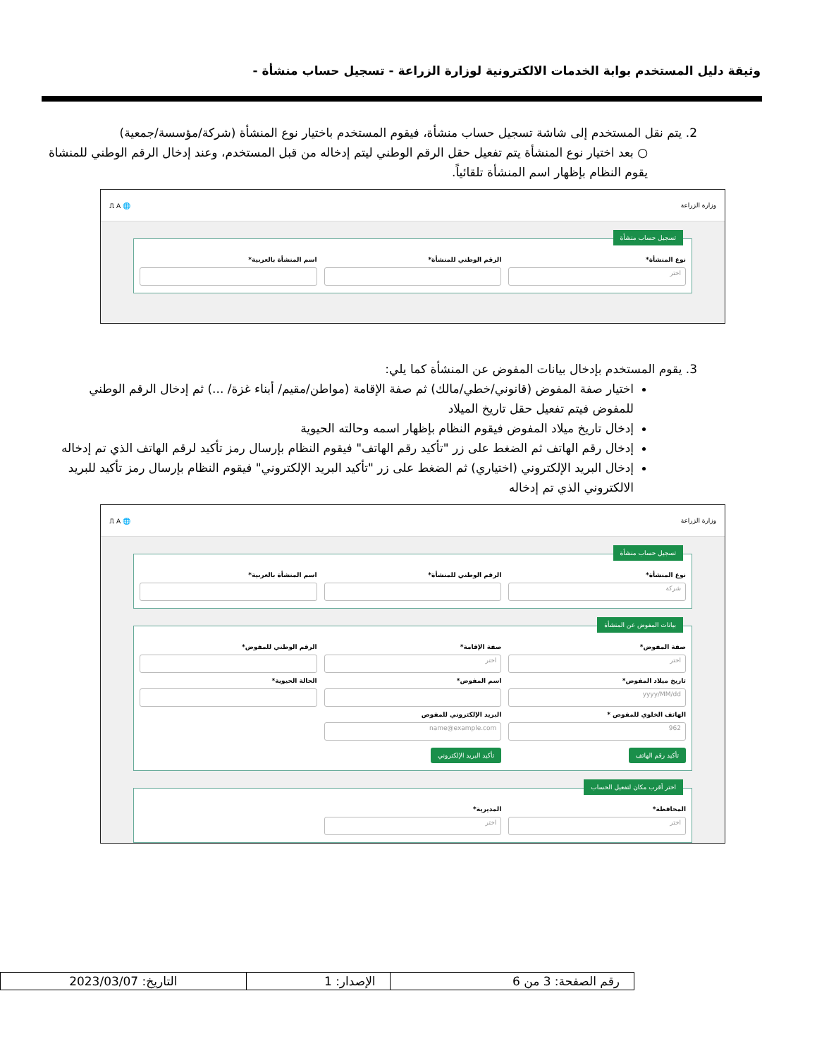وثيقة دليل المستخدم بوابة الخدمات الالكترونية لوزارة الزراعة - تسجيل حساب منشأة -
2. يتم نقل المستخدم إلى شاشة تسجيل حساب منشأة، فيقوم المستخدم باختيار نوع المنشأة (شركة/مؤسسة/جمعية)
○ بعد اختيار نوع المنشأة يتم تفعيل حقل الرقم الوطني ليتم إدخاله من قبل المستخدم، وعند إدخال الرقم الوطني للمنشاة يقوم النظام بإظهار اسم المنشأة تلقائياً.
وزارة الزراعة 🌐 A ⎍
تسجيل حساب منشأة
نوع المنشأة*
اختر
الرقم الوطني للمنشأة* اسم المنشأة بالعربية*
3. يقوم المستخدم بإدخال بيانات المفوض عن المنشأة كما يلي:
اختيار صفة المفوض (قانوني/خطي/مالك) ثم صفة الإقامة (مواطن/مقيم/ أبناء غزة/ ...) ثم إدخال الرقم الوطني للمفوض فيتم تفعيل حقل تاريخ الميلاد
إدخال تاريخ ميلاد المفوض فيقوم النظام بإظهار اسمه وحالته الحيوية
إدخال رقم الهاتف ثم الضغط على زر "تأكيد رقم الهاتف" فيقوم النظام بإرسال رمز تأكيد لرقم الهاتف الذي تم إدخاله
إدخال البريد الإلكتروني (اختياري) ثم الضغط على زر "تأكيد البريد الإلكتروني" فيقوم النظام بإرسال رمز تأكيد للبريد الالكتروني الذي تم إدخاله
وزارة الزراعة 🌐 A ⎍
تسجيل حساب منشأة
نوع المنشأة*
شركة
الرقم الوطني للمنشأة* اسم المنشأة بالعربية*
بيانات المفوض عن المنشأة
صفة المفوض*
اختر
صفة الإقامة*
اختر
الرقم الوطني للمفوض*
تاريخ ميلاد المفوض*
yyyy/MM/dd
اسم المفوض* الحالة الحيوية*
الهاتف الخلوي للمفوض *
962
تأكيد رقم الهاتف
البريد الإلكتروني للمفوض
name@example.com
تأكيد البريد الإلكتروني
اختر أقرب مكان لتفعيل الحساب
المحافظة*
اختر
المديرية*
اختر
| رقم الصفحة: 3 من 6 | الإصدار: 1 | التاريخ: 2023/03/07 |